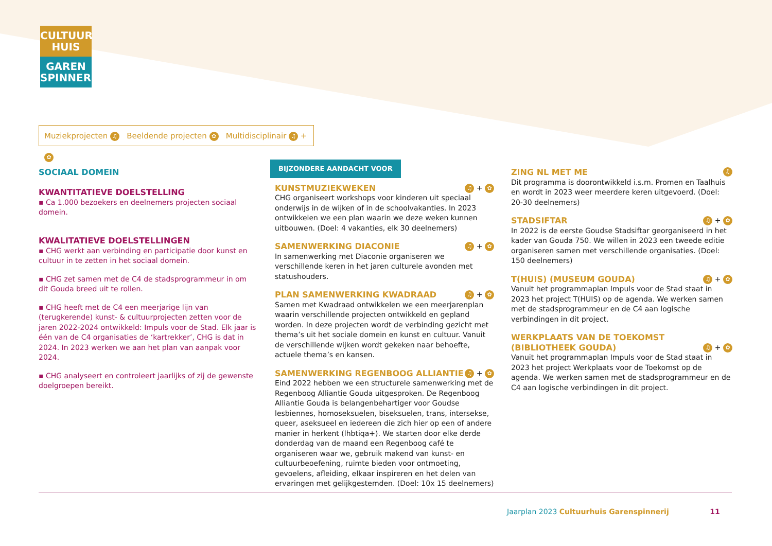CULTUUR
HUIS
GAREN
SPINNERIJ
Muziekprojecten ♫ Beeldende projecten ✿ Multidisciplinair ♫ + ✿
SOCIAAL DOMEIN
KWANTITATIEVE DOELSTELLING
▪ Ca 1.000 bezoekers en deelnemers projecten sociaal domein.
KWALITATIEVE DOELSTELLINGEN
▪ CHG werkt aan verbinding en participatie door kunst en cultuur in te zetten in het sociaal domein.
▪ CHG zet samen met de C4 de stadsprogrammeur in om dit Gouda breed uit te rollen.
▪ CHG heeft met de C4 een meerjarige lijn van (terugkerende) kunst- & cultuurprojecten zetten voor de jaren 2022-2024 ontwikkeld: Impuls voor de Stad. Elk jaar is één van de C4 organi­saties de ‘kartrekker’, CHG is dat in 2024. In 2023 werken we aan het plan van aanpak voor 2024.
▪ CHG analyseert en controleert jaarlijks of zij de gewenste doel­groepen bereikt.
BIJZONDERE AANDACHT VOOR
KUNSTMUZIEKWEKEN
♫ + ✿
CHG organiseert workshops voor kinderen uit speciaal onderwijs in de wijken of in de schoolvakanties. In 2023 ontwikkelen we een plan waarin we deze weken kunnen uitbouwen. (Doel: 4 vakanties, elk 30 deelnemers)
SAMENWERKING DIACONIE
♫ + ✿
In samenwerking met Diaconie organiseren we verschillende keren in het jaren culturele avonden met statushouders.
PLAN SAMENWERKING KWADRAAD
♫ + ✿
Samen met Kwadraad ontwikkelen we een meerjarenplan waarin verschillende projecten ontwikkeld en gepland worden. In deze projecten wordt de verbinding gezicht met thema’s uit het sociale domein en kunst en cultuur. Vanuit de verschillende wijken wordt gekeken naar behoefte, actuele thema’s en kansen.
SAMENWERKING REGENBOOG ALLIANTIE
♫ + ✿
Eind 2022 hebben we een structurele samenwerking met de Regenboog Alliantie Gouda uitgesproken. De Regenboog Alliantie Gouda is belangenbehartiger voor Goudse lesbiennes, homoseksuelen, biseksuelen, trans, intersekse, queer, aseksueel en iedereen die zich hier op een of andere manier in herkent (lhbtiqa+). We starten door elke derde donderdag van de maand een Regen­boog café te organiseren waar we, gebruik makend van kunst- en cultuurbeoefening, ruimte bieden voor ontmoeting, gevoelens, afleiding, elkaar inspireren en het delen van ervaringen met gelijk­gestemden. (Doel: 10x 15 deelnemers)
ZING NL MET ME
♫
Dit programma is doorontwikkeld i.s.m. Promen en Taalhuis en wordt in 2023 weer meerdere keren uitgevoerd. (Doel: 20-30 deelnemers)
STADSIFTAR
♫ + ✿
In 2022 is de eerste Goudse Stadsiftar georganiseerd in het kader van Gouda 750. We willen in 2023 een tweede editie organiseren samen met verschillende organisaties. (Doel: 150 deelnemers)
T(HUIS) (MUSEUM GOUDA)
♫ + ✿
Vanuit het programmaplan Impuls voor de Stad staat in 2023 het project T(HUIS) op de agenda. We werken samen met de stadsprogrammeur en de C4 aan logische verbindingen in dit project.
WERKPLAATS VAN DE TOEKOMST
(BIBLIOTHEEK GOUDA)
♫ + ✿
Vanuit het programmaplan Impuls voor de Stad staat in 2023 het project Werkplaats voor de Toekomst op de agenda. We werken samen met de stadsprogrammeur en de C4 aan logische verbindingen in dit project.
Jaarplan 2023 Cultuurhuis Garenspinnerij 11